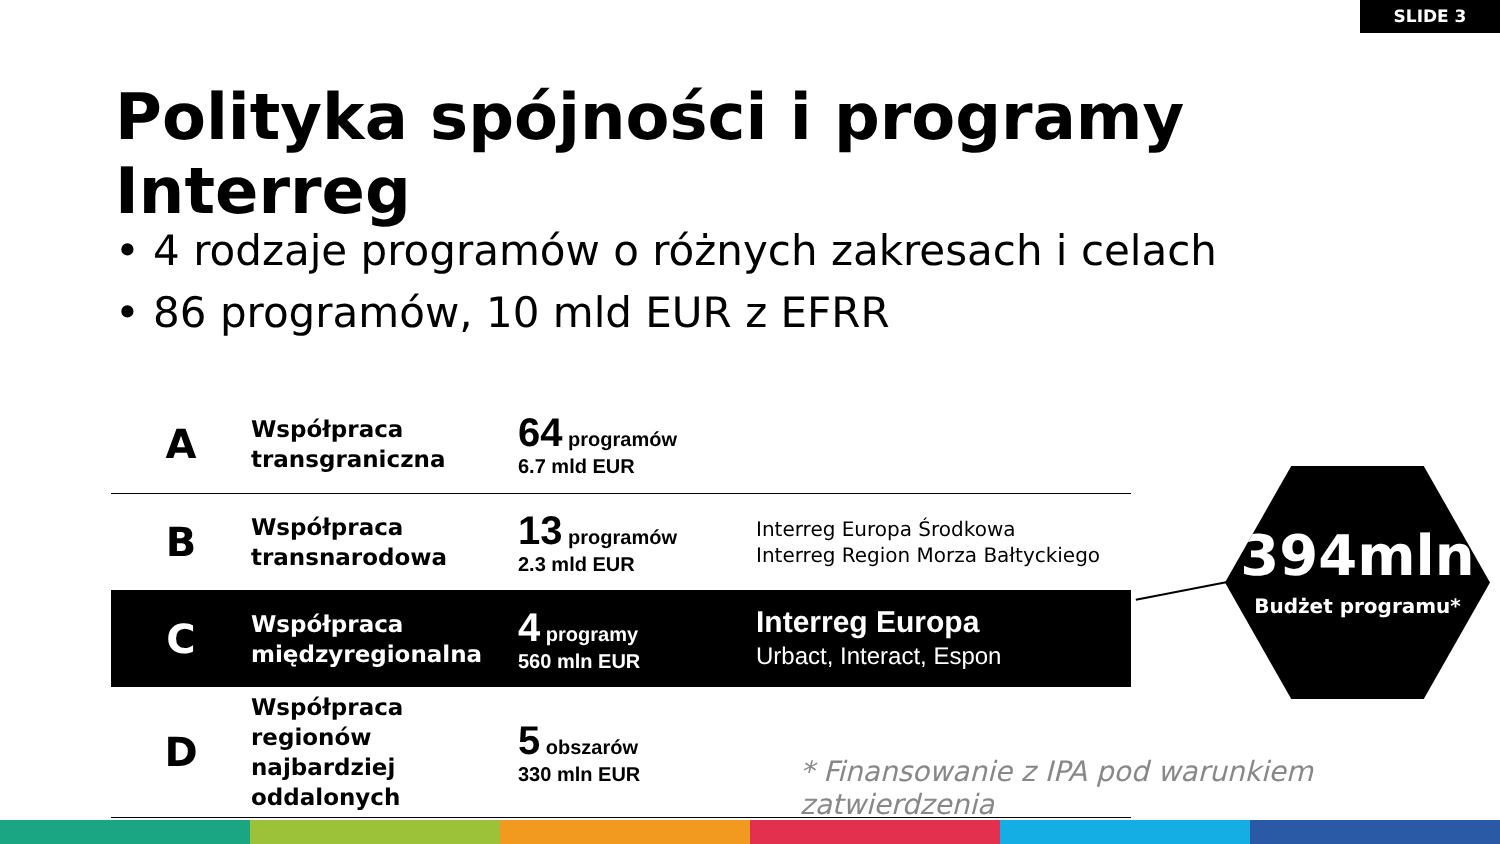SLIDE 3
Polityka spójności i programy Interreg
• 4 rodzaje programów o różnych zakresach i celach
• 86 programów, 10 mld EUR z EFRR
| A | Współpraca transgraniczna | 64 programów 6.7 mld EUR | |
| B | Współpraca transnarodowa | 13 programów 2.3 mld EUR | Interreg Europa Środkowa Interreg Region Morza Bałtyckiego |
| C | Współpraca międzyregionalna | 4 programy 560 mln EUR | Interreg Europa Urbact, Interact, Espon |
| D | Współpraca regionów najbardziej oddalonych | 5 obszarów 330 mln EUR | |
394mln
Budżet programu*
* Finansowanie z IPA pod warunkiem zatwierdzenia